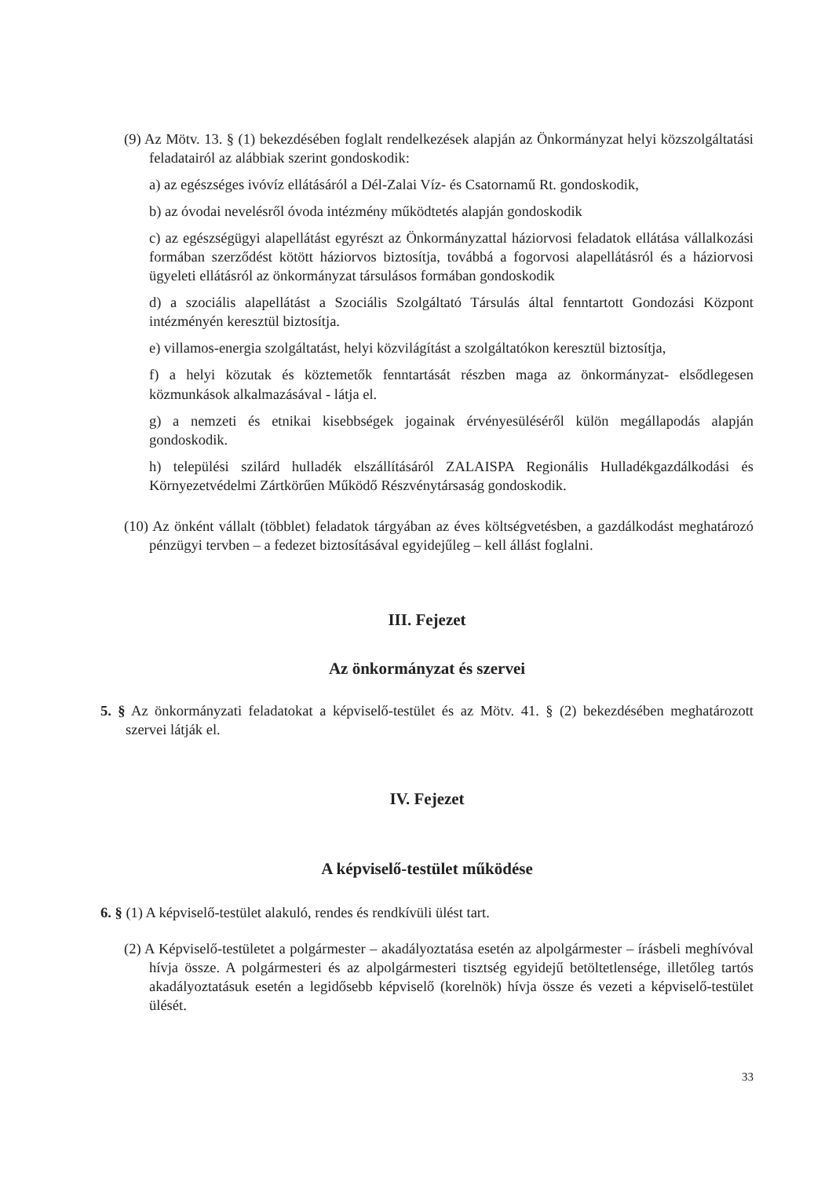(9) Az Mötv. 13. § (1) bekezdésében foglalt rendelkezések alapján az Önkormányzat helyi közszolgáltatási feladatairól az alábbiak szerint gondoskodik:
a) az egészséges ivóvíz ellátásáról a Dél-Zalai Víz- és Csatornamű Rt. gondoskodik,
b) az óvodai nevelésről óvoda intézmény működtetés alapján gondoskodik
c) az egészségügyi alapellátást egyrészt az Önkormányzattal háziorvosi feladatok ellátása vállalkozási formában szerződést kötött háziorvos biztosítja, továbbá a fogorvosi alapellátásról és a háziorvosi ügyeleti ellátásról az önkormányzat társulásos formában gondoskodik
d) a szociális alapellátást a Szociális Szolgáltató Társulás által fenntartott Gondozási Központ intézményén keresztül biztosítja.
e) villamos-energia szolgáltatást, helyi közvilágítást a szolgáltatókon keresztül biztosítja,
f) a helyi közutak és köztemetők fenntartását részben maga az önkormányzat- elsődlegesen közmunkások alkalmazásával - látja el.
g) a nemzeti és etnikai kisebbségek jogainak érvényesüléséről külön megállapodás alapján gondoskodik.
h) települési szilárd hulladék elszállításáról ZALAISPA Regionális Hulladékgazdálkodási és Környezetvédelmi Zártkörűen Működő Részvénytársaság gondoskodik.
(10) Az önként vállalt (többlet) feladatok tárgyában az éves költségvetésben, a gazdálkodást meghatározó pénzügyi tervben – a fedezet biztosításával egyidejűleg – kell állást foglalni.
III. Fejezet
Az önkormányzat és szervei
5. § Az önkormányzati feladatokat a képviselő-testület és az Mötv. 41. § (2) bekezdésében meghatározott szervei látják el.
IV. Fejezet
A képviselő-testület működése
6. § (1) A képviselő-testület alakuló, rendes és rendkívüli ülést tart.
(2) A Képviselő-testületet a polgármester – akadályoztatása esetén az alpolgármester – írásbeli meghívóval hívja össze. A polgármesteri és az alpolgármesteri tisztség egyidejű betöltetlensége, illetőleg tartós akadályoztatásuk esetén a legidősebb képviselő (korelnök) hívja össze és vezeti a képviselő-testület ülését.
33